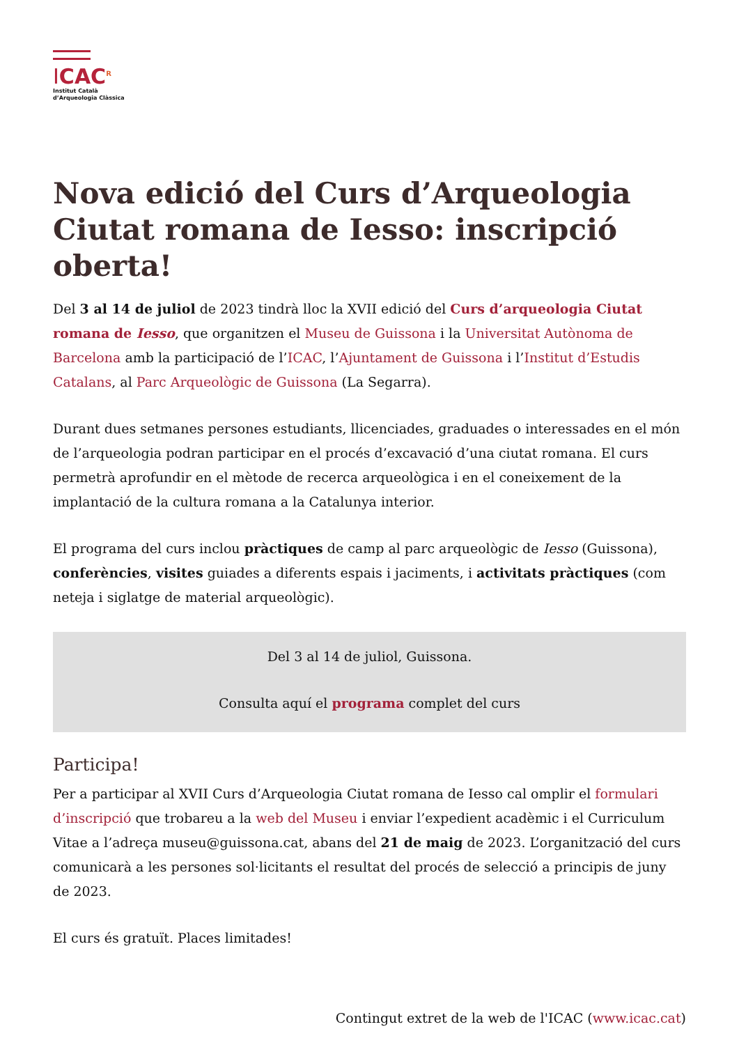ICAC<sup>R</sup>
Institut Català
d’Arqueologia Clàssica
Nova edició del Curs d’Arqueologia Ciutat romana de Iesso: inscripció oberta!
Del 3 al 14 de juliol de 2023 tindrà lloc la XVII edició del Curs d’arqueologia Ciutat romana de Iesso, que organitzen el Museu de Guissona i la Universitat Autònoma de Barcelona amb la participació de l’ICAC, l’Ajuntament de Guissona i l’Institut d’Estudis Catalans, al Parc Arqueològic de Guissona (La Segarra).
Durant dues setmanes persones estudiants, llicenciades, graduades o interessades en el món de l’arqueologia podran participar en el procés d’excavació d’una ciutat romana. El curs permetrà aprofundir en el mètode de recerca arqueològica i en el coneixement de la implantació de la cultura romana a la Catalunya interior.
El programa del curs inclou pràctiques de camp al parc arqueològic de Iesso (Guissona), conferències, visites guiades a diferents espais i jaciments, i activitats pràctiques (com neteja i siglatge de material arqueològic).
Del 3 al 14 de juliol, Guissona.
Consulta aquí el programa complet del curs
Participa!
Per a participar al XVII Curs d’Arqueologia Ciutat romana de Iesso cal omplir el formulari d’inscripció que trobareu a la web del Museu i enviar l’expedient acadèmic i el Curriculum Vitae a l’adreça museu@guissona.cat, abans del 21 de maig de 2023. L’organització del curs comunicarà a les persones sol·licitants el resultat del procés de selecció a principis de juny de 2023.
El curs és gratuït. Places limitades!
Contingut extret de la web de l'ICAC (www.icac.cat)